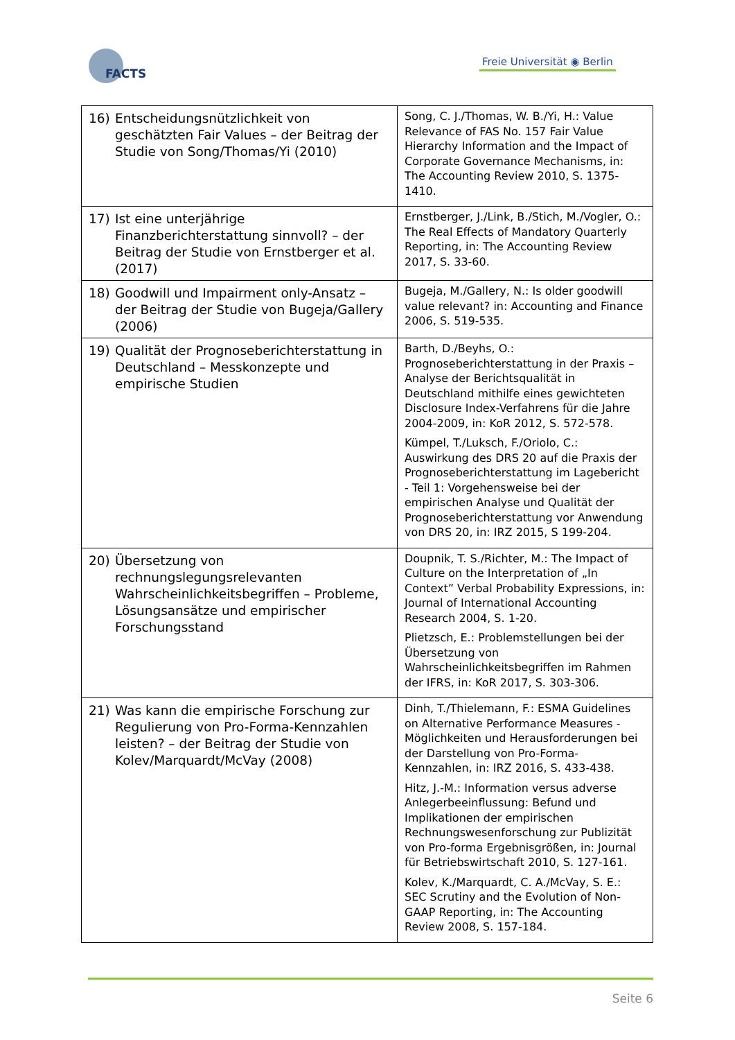FACTS
Freie Universität ◉ Berlin
| 16) Entscheidungsnützlichkeit von geschätzten Fair Values – der Beitrag der Studie von Song/Thomas/Yi (2010) | Song, C. J./Thomas, W. B./Yi, H.: Value Relevance of FAS No. 157 Fair Value Hierarchy Information and the Impact of Corporate Governance Mechanisms, in: The Accounting Review 2010, S. 1375-1410. |
| 17) Ist eine unterjährige Finanzberichterstattung sinnvoll? – der Beitrag der Studie von Ernstberger et al. (2017) | Ernstberger, J./Link, B./Stich, M./Vogler, O.: The Real Effects of Mandatory Quarterly Reporting, in: The Accounting Review 2017, S. 33-60. |
| 18) Goodwill und Impairment only-Ansatz – der Beitrag der Studie von Bugeja/Gallery (2006) | Bugeja, M./Gallery, N.: Is older goodwill value relevant? in: Accounting and Finance 2006, S. 519-535. |
| 19) Qualität der Prognoseberichterstattung in Deutschland – Messkonzepte und empirische Studien | Barth, D./Beyhs, O.: Prognoseberichterstattung in der Praxis – Analyse der Berichtsqualität in Deutschland mithilfe eines gewichteten Disclosure Index-Verfahrens für die Jahre 2004-2009, in: KoR 2012, S. 572-578. Kümpel, T./Luksch, F./Oriolo, C.: Auswirkung des DRS 20 auf die Praxis der Prognoseberichterstattung im Lagebericht - Teil 1: Vorgehensweise bei der empirischen Analyse und Qualität der Prognoseberichterstattung vor Anwendung von DRS 20, in: IRZ 2015, S 199-204. |
| 20) Übersetzung von rechnungslegungsrelevanten Wahrscheinlichkeitsbegriffen – Probleme, Lösungsansätze und empirischer Forschungsstand | Doupnik, T. S./Richter, M.: The Impact of Culture on the Interpretation of „In Context” Verbal Probability Expressions, in: Journal of International Accounting Research 2004, S. 1-20. Plietzsch, E.: Problemstellungen bei der Übersetzung von Wahrscheinlichkeitsbegriffen im Rahmen der IFRS, in: KoR 2017, S. 303-306. |
| 21) Was kann die empirische Forschung zur Regulierung von Pro-Forma-Kennzahlen leisten? – der Beitrag der Studie von Kolev/Marquardt/McVay (2008) | Dinh, T./Thielemann, F.: ESMA Guidelines on Alternative Performance Measures - Möglichkeiten und Herausforderungen bei der Darstellung von Pro-Forma-Kennzahlen, in: IRZ 2016, S. 433-438. Hitz, J.-M.: Information versus adverse Anlegerbeeinflussung: Befund und Implikationen der empirischen Rechnungswesenforschung zur Publizität von Pro-forma Ergebnisgrößen, in: Journal für Betriebswirtschaft 2010, S. 127-161. Kolev, K./Marquardt, C. A./McVay, S. E.: SEC Scrutiny and the Evolution of Non-GAAP Reporting, in: The Accounting Review 2008, S. 157-184. |
Seite 6